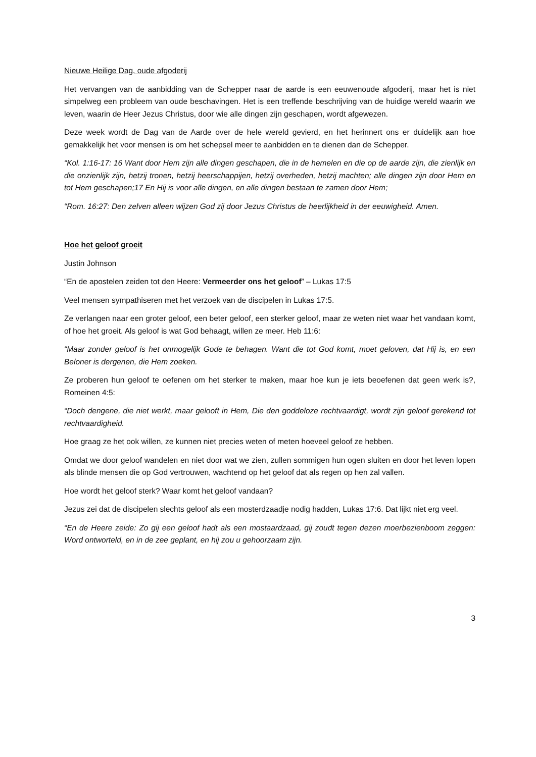Nieuwe Heilige Dag, oude afgoderij
Het vervangen van de aanbidding van de Schepper naar de aarde is een eeuwenoude afgoderij, maar het is niet simpelweg een probleem van oude beschavingen. Het is een treffende beschrijving van de huidige wereld waarin we leven, waarin de Heer Jezus Christus, door wie alle dingen zijn geschapen, wordt afgewezen.
Deze week wordt de Dag van de Aarde over de hele wereld gevierd, en het herinnert ons er duidelijk aan hoe gemakkelijk het voor mensen is om het schepsel meer te aanbidden en te dienen dan de Schepper.
“Kol. 1:16-17: 16 Want door Hem zijn alle dingen geschapen, die in de hemelen en die op de aarde zijn, die zienlijk en die onzienlijk zijn, hetzij tronen, hetzij heerschappijen, hetzij overheden, hetzij machten; alle dingen zijn door Hem en tot Hem geschapen;17 En Hij is voor alle dingen, en alle dingen bestaan te zamen door Hem;
“Rom. 16:27: Den zelven alleen wijzen God zij door Jezus Christus de heerlijkheid in der eeuwigheid. Amen.
Hoe het geloof groeit
Justin Johnson
“En de apostelen zeiden tot den Heere: Vermeerder ons het geloof” – Lukas 17:5
Veel mensen sympathiseren met het verzoek van de discipelen in Lukas 17:5.
Ze verlangen naar een groter geloof, een beter geloof, een sterker geloof, maar ze weten niet waar het vandaan komt, of hoe het groeit. Als geloof is wat God behaagt, willen ze meer. Heb 11:6:
“Maar zonder geloof is het onmogelijk Gode te behagen. Want die tot God komt, moet geloven, dat Hij is, en een Beloner is dergenen, die Hem zoeken.
Ze proberen hun geloof te oefenen om het sterker te maken, maar hoe kun je iets beoefenen dat geen werk is?, Romeinen 4:5:
“Doch dengene, die niet werkt, maar gelooft in Hem, Die den goddeloze rechtvaardigt, wordt zijn geloof gerekend tot rechtvaardigheid.
Hoe graag ze het ook willen, ze kunnen niet precies weten of meten hoeveel geloof ze hebben.
Omdat we door geloof wandelen en niet door wat we zien, zullen sommigen hun ogen sluiten en door het leven lopen als blinde mensen die op God vertrouwen, wachtend op het geloof dat als regen op hen zal vallen.
Hoe wordt het geloof sterk? Waar komt het geloof vandaan?
Jezus zei dat de discipelen slechts geloof als een mosterdzaadje nodig hadden, Lukas 17:6. Dat lijkt niet erg veel.
“En de Heere zeide: Zo gij een geloof hadt als een mostaardzaad, gij zoudt tegen dezen moerbezienboom zeggen: Word ontworteld, en in de zee geplant, en hij zou u gehoorzaam zijn.
3